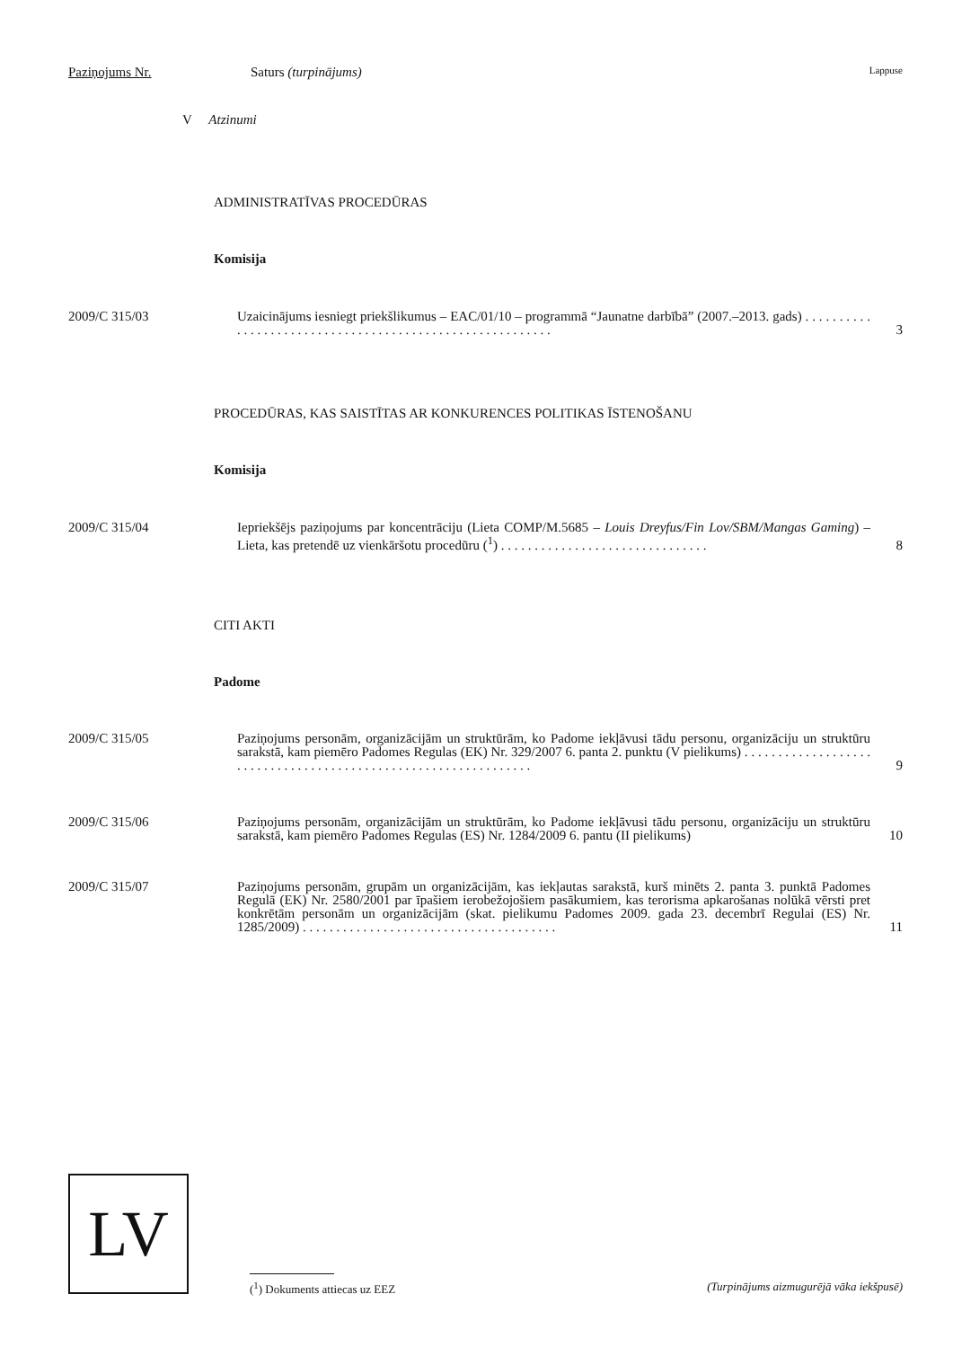Paziņojums Nr. Saturs (turpinājums) Lappuse
V Atzinumi
ADMINISTRATĪVAS PROCEDŪRAS
Komisija
2009/C 315/03 Uzaicinājums iesniegt priekšlikumus – EAC/01/10 – programmā “Jaunatne darbībā” (2007.–2013. gads) . . . . . . . . . . . . . . . . . . . . . . . . . . . . . . . . . . . . . . . . . . . . . . . . . . . . . . . . . 3
PROCEDŪRAS, KAS SAISTĪTAS AR KONKURENCES POLITIKAS ĪSTENOŠANU
Komisija
2009/C 315/04 Iepriekšējs paziņojums par koncentrāciju (Lieta COMP/M.5685 – Louis Dreyfus/Fin Lov/SBM/Mangas Gaming) – Lieta, kas pretendē uz vienkāršotu procedūru (<sup>1</sup>) . . . . . . . . . . . . . . . . . . . . . . . . . . . . . . . 8
CITI AKTI
Padome
2009/C 315/05 Paziņojums personām, organizācijām un struktūrām, ko Padome iekļāvusi tādu personu, organizāciju un struktūru sarakstā, kam piemēro Padomes Regulas (EK) Nr. 329/2007 6. panta 2. punktu (V pielikums) . . . . . . . . . . . . . . . . . . . . . . . . . . . . . . . . . . . . . . . . . . . . . . . . . . . . . . . . . . . . . . . 9
2009/C 315/06 Paziņojums personām, organizācijām un struktūrām, ko Padome iekļāvusi tādu personu, organizāciju un struktūru sarakstā, kam piemēro Padomes Regulas (ES) Nr. 1284/2009 6. pantu (II pielikums) 10
2009/C 315/07 Paziņojums personām, grupām un organizācijām, kas iekļautas sarakstā, kurš minēts 2. panta 3. punktā Padomes Regulā (EK) Nr. 2580/2001 par īpašiem ierobežojošiem pasākumiem, kas terorisma apkarošanas nolūkā vērsti pret konkrētām personām un organizācijām (skat. pielikumu Padomes 2009. gada 23. decembrī Regulai (ES) Nr. 1285/2009) . . . . . . . . . . . . . . . . . . . . . . . . . . . . . . . . . . . . . . 11
LV
(<sup>1</sup>) Dokuments attiecas uz EEZ (Turpinājums aizmugurējā vāka iekšpusē)